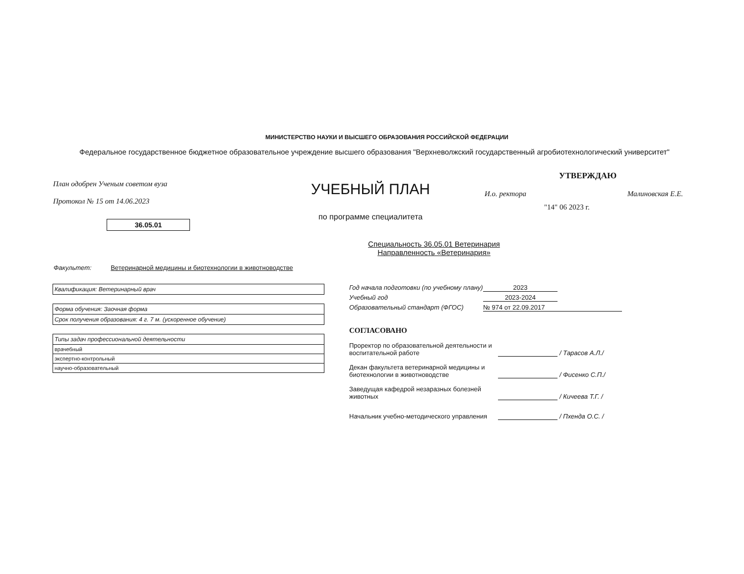МИНИСТЕРСТВО НАУКИ И ВЫСШЕГО ОБРАЗОВАНИЯ РОССИЙСКОЙ ФЕДЕРАЦИИ
Федеральное государственное бюджетное образовательное учреждение высшего образования "Верхневолжский государственный агробиотехнологический университет"
План одобрен Ученым советом вуза
Протокол № 15 от 14.06.2023
УЧЕБНЫЙ ПЛАН
по программе специалитета
УТВЕРЖДАЮ
И.о. ректора Малиновская Е.Е.
"14" 06 2023 г.
36.05.01
Специальность 36.05.01 Ветеринария
Направленность «Ветеринария»
Факультет: Ветеринарной медицины и биотехнологии в животноводстве
| Квалификация: Ветеринарный врач |
| Форма обучения: Заочная форма |
| Срок получения образования: 4 г. 7 м. (ускоренное обучение) |
| Типы задач профессиональной деятельности |
| врачебный |
| экспертно-контрольный |
| научно-образовательный |
Год начала подготовки (по учебному плану) 2023
Учебный год 2023-2024
Образовательный стандарт (ФГОС) № 974 от 22.09.2017
СОГЛАСОВАНО
Проректор по образовательной деятельности и воспитательной работе
/ Тарасов А.Л./
Декан факультета ветеринарной медицины и биотехнологии в животноводстве
/ Фисенко С.П./
Заведущая кафедрой незаразных болезней животных
/ Кичеева Т.Г. /
Начальник учебно-методического управления
/ Пхенда О.С. /